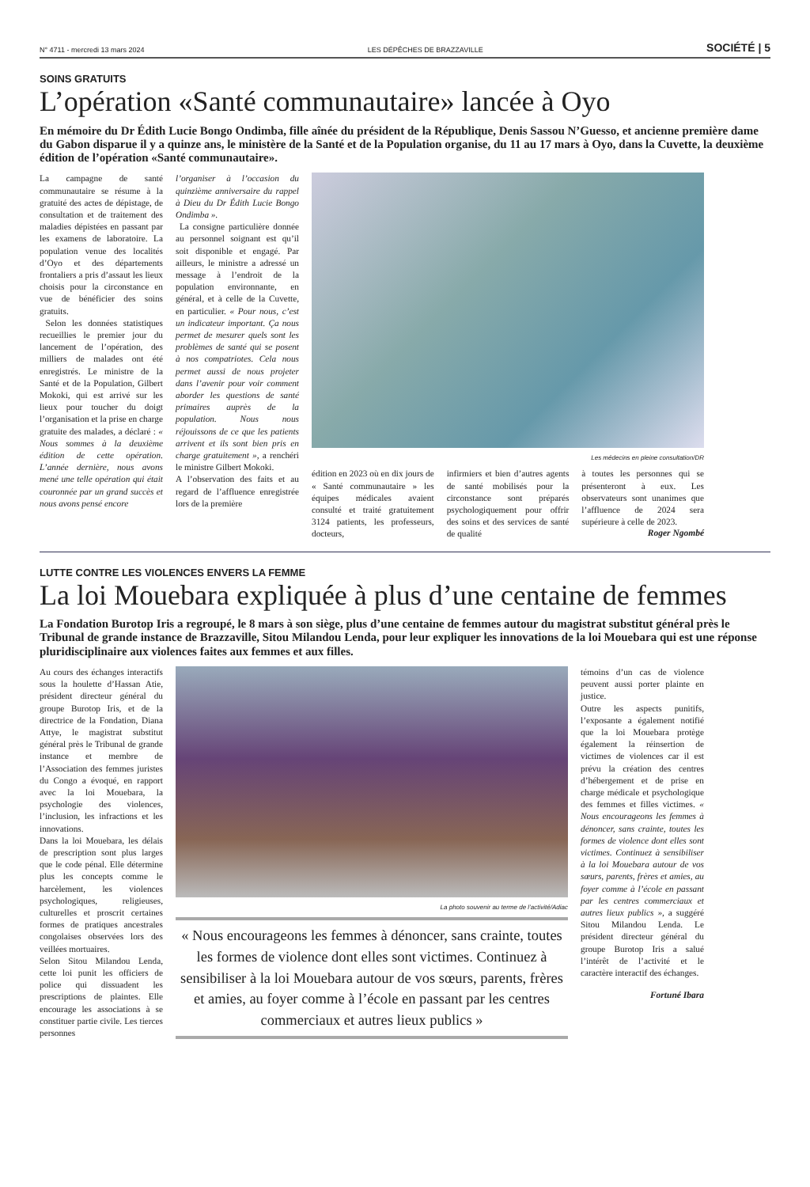N° 4711 - mercredi 13 mars 2024 LES DÉPÊCHES DE BRAZZAVILLE SOCIÉTÉ | 5
SOINS GRATUITS
L’opération «Santé communautaire» lancée à Oyo
En mémoire du Dr Édith Lucie Bongo Ondimba, fille aînée du président de la République, Denis Sassou N’Guesso, et ancienne première dame du Gabon disparue il y a quinze ans, le ministère de la Santé et de la Population organise, du 11 au 17 mars à Oyo, dans la Cuvette, la deuxième édition de l’opération «Santé communautaire».
La campagne de santé communautaire se résume à la gratuité des actes de dépistage, de consultation et de traitement des maladies dépistées en passant par les examens de laboratoire. La population venue des localités d’Oyo et des départements frontaliers a pris d’assaut les lieux choisis pour la circonstance en vue de bénéficier des soins gratuits.
Selon les données statistiques recueillies le premier jour du lancement de l’opération, des milliers de malades ont été enregistrés. Le ministre de la Santé et de la Population, Gilbert Mokoki, qui est arrivé sur les lieux pour toucher du doigt l’organisation et la prise en charge gratuite des malades, a déclaré : « Nous sommes à la deuxième édition de cette opération. L’année dernière, nous avons mené une telle opération qui était couronnée par un grand succès et nous avons pensé encore
l’organiser à l’occasion du quinzième anniversaire du rappel à Dieu du Dr Édith Lucie Bongo Ondimba ».
La consigne particulière donnée au personnel soignant est qu’il soit disponible et engagé. Par ailleurs, le ministre a adressé un message à l’endroit de la population environnante, en général, et à celle de la Cuvette, en particulier. « Pour nous, c’est un indicateur important. Ça nous permet de mesurer quels sont les problèmes de santé qui se posent à nos compatriotes. Cela nous permet aussi de nous projeter dans l’avenir pour voir comment aborder les questions de santé primaires auprès de la population. Nous nous réjouissons de ce que les patients arrivent et ils sont bien pris en charge gratuitement », a renchéri le ministre Gilbert Mokoki.
A l’observation des faits et au regard de l’affluence enregistrée lors de la première
Les médecins en pleine consultation/DR
édition en 2023 où en dix jours de « Santé communautaire » les équipes médicales avaient consulté et traité gratuitement 3124 patients, les professeurs, docteurs,
infirmiers et bien d’autres agents de santé mobilisés pour la circonstance sont préparés psychologiquement pour offrir des soins et des services de santé de qualité
à toutes les personnes qui se présenteront à eux. Les observateurs sont unanimes que l’affluence de 2024 sera supérieure à celle de 2023.
Roger Ngombé
LUTTE CONTRE LES VIOLENCES ENVERS LA FEMME
La loi Mouebara expliquée à plus d’une centaine de femmes
La Fondation Burotop Iris a regroupé, le 8 mars à son siège, plus d’une centaine de femmes autour du magistrat substitut général près le Tribunal de grande instance de Brazzaville, Sitou Milandou Lenda, pour leur expliquer les innovations de la loi Mouebara qui est une réponse pluridisciplinaire aux violences faites aux femmes et aux filles.
Au cours des échanges interactifs sous la houlette d’Hassan Atie, président directeur général du groupe Burotop Iris, et de la directrice de la Fondation, Diana Attye, le magistrat substitut général près le Tribunal de grande instance et membre de l’Association des femmes juristes du Congo a évoqué, en rapport avec la loi Mouebara, la psychologie des violences, l’inclusion, les infractions et les innovations.
Dans la loi Mouebara, les délais de prescription sont plus larges que le code pénal. Elle détermine plus les concepts comme le harcèlement, les violences psychologiques, religieuses, culturelles et proscrit certaines formes de pratiques ancestrales congolaises observées lors des veillées mortuaires.
Selon Sitou Milandou Lenda, cette loi punit les officiers de police qui dissuadent les prescriptions de plaintes. Elle encourage les associations à se constituer partie civile. Les tierces personnes
La photo souvenir au terme de l’activité/Adiac
« Nous encourageons les femmes à dénoncer, sans crainte, toutes les formes de violence dont elles sont victimes. Continuez à sensibiliser à la loi Mouebara autour de vos sœurs, parents, frères et amies, au foyer comme à l’école en passant par les centres commerciaux et autres lieux publics »
témoins d’un cas de violence peuvent aussi porter plainte en justice.
Outre les aspects punitifs, l’exposante a également notifié que la loi Mouebara protège également la réinsertion de victimes de violences car il est prévu la création des centres d’hébergement et de prise en charge médicale et psychologique des femmes et filles victimes. « Nous encourageons les femmes à dénoncer, sans crainte, toutes les formes de violence dont elles sont victimes. Continuez à sensibiliser à la loi Mouebara autour de vos sœurs, parents, frères et amies, au foyer comme à l’école en passant par les centres commerciaux et autres lieux publics », a suggéré Sitou Milandou Lenda. Le président directeur général du groupe Burotop Iris a salué l’intérêt de l’activité et le caractère interactif des échanges.
Fortuné Ibara